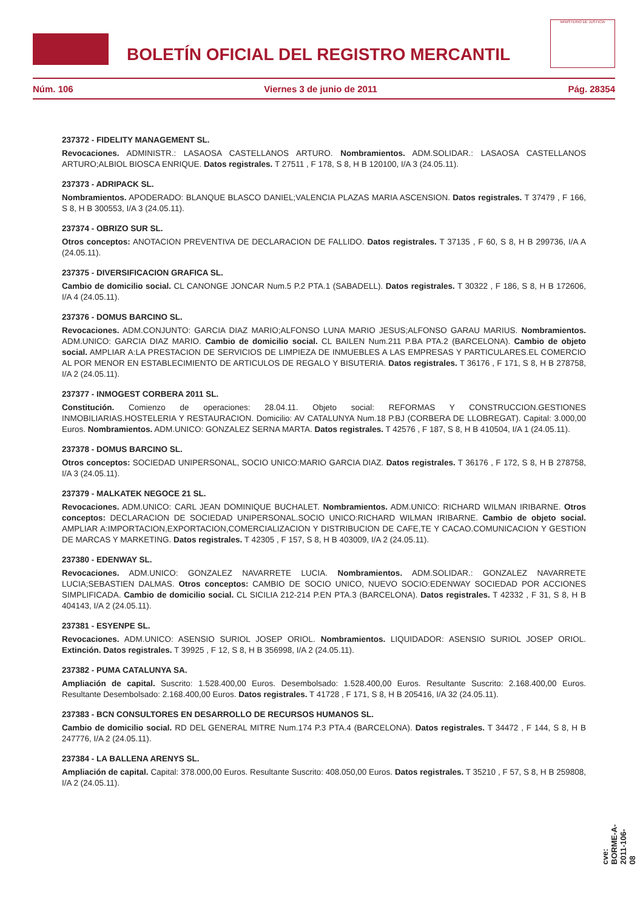BOLETÍN OFICIAL DEL REGISTRO MERCANTIL
MINISTERIO DE JUSTICIA
Núm. 106 Viernes 3 de junio de 2011 Pág. 28354
237372 - FIDELITY MANAGEMENT SL.
Revocaciones. ADMINISTR.: LASAOSA CASTELLANOS ARTURO. Nombramientos. ADM.SOLIDAR.: LASAOSA CASTELLANOS ARTURO;ALBIOL BIOSCA ENRIQUE. Datos registrales. T 27511 , F 178, S 8, H B 120100, I/A 3 (24.05.11).
237373 - ADRIPACK SL.
Nombramientos. APODERADO: BLANQUE BLASCO DANIEL;VALENCIA PLAZAS MARIA ASCENSION. Datos registrales. T 37479 , F 166, S 8, H B 300553, I/A 3 (24.05.11).
237374 - OBRIZO SUR SL.
Otros conceptos: ANOTACION PREVENTIVA DE DECLARACION DE FALLIDO. Datos registrales. T 37135 , F 60, S 8, H B 299736, I/A A (24.05.11).
237375 - DIVERSIFICACION GRAFICA SL.
Cambio de domicilio social. CL CANONGE JONCAR Num.5 P.2 PTA.1 (SABADELL). Datos registrales. T 30322 , F 186, S 8, H B 172606, I/A 4 (24.05.11).
237376 - DOMUS BARCINO SL.
Revocaciones. ADM.CONJUNTO: GARCIA DIAZ MARIO;ALFONSO LUNA MARIO JESUS;ALFONSO GARAU MARIUS. Nombramientos. ADM.UNICO: GARCIA DIAZ MARIO. Cambio de domicilio social. CL BAILEN Num.211 P.BA PTA.2 (BARCELONA). Cambio de objeto social. AMPLIAR A:LA PRESTACION DE SERVICIOS DE LIMPIEZA DE INMUEBLES A LAS EMPRESAS Y PARTICULARES.EL COMERCIO AL POR MENOR EN ESTABLECIMIENTO DE ARTICULOS DE REGALO Y BISUTERIA. Datos registrales. T 36176 , F 171, S 8, H B 278758, I/A 2 (24.05.11).
237377 - INMOGEST CORBERA 2011 SL.
Constitución. Comienzo de operaciones: 28.04.11. Objeto social: REFORMAS Y CONSTRUCCION.GESTIONES INMOBILIARIAS.HOSTELERIA Y RESTAURACION. Domicilio: AV CATALUNYA Num.18 P.BJ (CORBERA DE LLOBREGAT). Capital: 3.000,00 Euros. Nombramientos. ADM.UNICO: GONZALEZ SERNA MARTA. Datos registrales. T 42576 , F 187, S 8, H B 410504, I/A 1 (24.05.11).
237378 - DOMUS BARCINO SL.
Otros conceptos: SOCIEDAD UNIPERSONAL, SOCIO UNICO:MARIO GARCIA DIAZ. Datos registrales. T 36176 , F 172, S 8, H B 278758, I/A 3 (24.05.11).
237379 - MALKATEK NEGOCE 21 SL.
Revocaciones. ADM.UNICO: CARL JEAN DOMINIQUE BUCHALET. Nombramientos. ADM.UNICO: RICHARD WILMAN IRIBARNE. Otros conceptos: DECLARACION DE SOCIEDAD UNIPERSONAL.SOCIO UNICO:RICHARD WILMAN IRIBARNE. Cambio de objeto social. AMPLIAR A:IMPORTACION,EXPORTACION,COMERCIALIZACION Y DISTRIBUCION DE CAFE,TE Y CACAO.COMUNICACION Y GESTION DE MARCAS Y MARKETING. Datos registrales. T 42305 , F 157, S 8, H B 403009, I/A 2 (24.05.11).
237380 - EDENWAY SL.
Revocaciones. ADM.UNICO: GONZALEZ NAVARRETE LUCIA. Nombramientos. ADM.SOLIDAR.: GONZALEZ NAVARRETE LUCIA;SEBASTIEN DALMAS. Otros conceptos: CAMBIO DE SOCIO UNICO, NUEVO SOCIO:EDENWAY SOCIEDAD POR ACCIONES SIMPLIFICADA. Cambio de domicilio social. CL SICILIA 212-214 P.EN PTA.3 (BARCELONA). Datos registrales. T 42332 , F 31, S 8, H B 404143, I/A 2 (24.05.11).
237381 - ESYENPE SL.
Revocaciones. ADM.UNICO: ASENSIO SURIOL JOSEP ORIOL. Nombramientos. LIQUIDADOR: ASENSIO SURIOL JOSEP ORIOL. Extinción. Datos registrales. T 39925 , F 12, S 8, H B 356998, I/A 2 (24.05.11).
237382 - PUMA CATALUNYA SA.
Ampliación de capital. Suscrito: 1.528.400,00 Euros. Desembolsado: 1.528.400,00 Euros. Resultante Suscrito: 2.168.400,00 Euros. Resultante Desembolsado: 2.168.400,00 Euros. Datos registrales. T 41728 , F 171, S 8, H B 205416, I/A 32 (24.05.11).
237383 - BCN CONSULTORES EN DESARROLLO DE RECURSOS HUMANOS SL.
Cambio de domicilio social. RD DEL GENERAL MITRE Num.174 P.3 PTA.4 (BARCELONA). Datos registrales. T 34472 , F 144, S 8, H B 247776, I/A 2 (24.05.11).
237384 - LA BALLENA ARENYS SL.
Ampliación de capital. Capital: 378.000,00 Euros. Resultante Suscrito: 408.050,00 Euros. Datos registrales. T 35210 , F 57, S 8, H B 259808, I/A 2 (24.05.11).
cve: BORME-A-2011-106-08